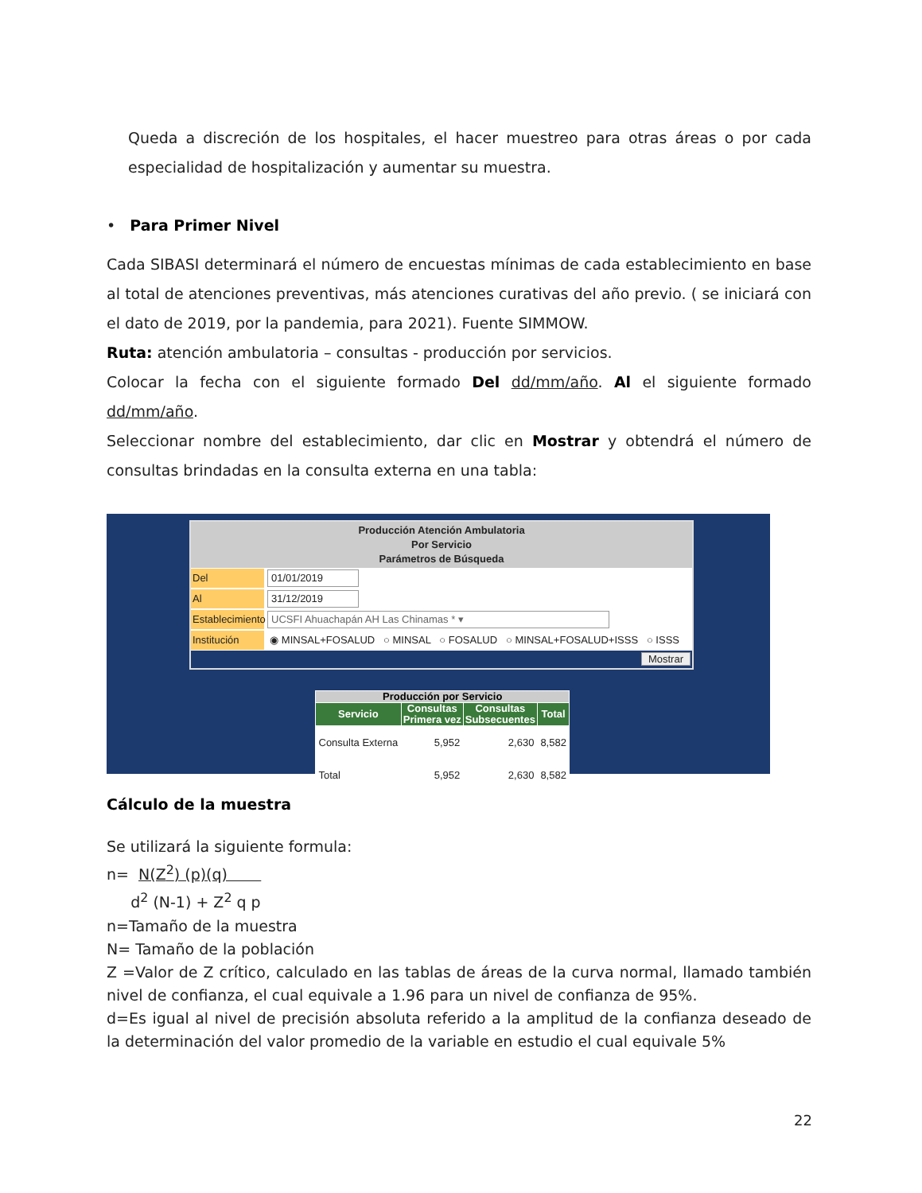Queda a discreción de los hospitales, el hacer muestreo para otras áreas o por cada especialidad de hospitalización y aumentar su muestra.
• Para Primer Nivel
Cada SIBASI determinará el número de encuestas mínimas de cada establecimiento en base al total de atenciones preventivas, más atenciones curativas del año previo. ( se iniciará con el dato de 2019, por la pandemia, para 2021). Fuente SIMMOW.
Ruta: atención ambulatoria – consultas - producción por servicios.
Colocar la fecha con el siguiente formado Del dd/mm/año. Al el siguiente formado dd/mm/año.
Seleccionar nombre del establecimiento, dar clic en Mostrar y obtendrá el número de consultas brindadas en la consulta externa en una tabla:
Producción Atención Ambulatoria
Por Servicio
Parámetros de Búsqueda
Del 01/01/2019
Al 31/12/2019
Establecimiento UCSFI Ahuachapán AH Las Chinamas * ▾
Institución ◉ MINSAL+FOSALUD ○ MINSAL ○ FOSALUD ○ MINSAL+FOSALUD+ISSS ○ ISSS
Mostrar
| Producción por Servicio | | | |
| --- | --- | --- | --- |
| Servicio | Consultas Primera vez | Consultas Subsecuentes | Total |
| Consulta Externa | 5,952 | 2,630 | 8,582 |
| Total | 5,952 | 2,630 | 8,582 |
Cálculo de la muestra
Se utilizará la siguiente formula:
n= N(Z<sup>2</sup>) (p)(q)
d<sup>2</sup> (N-1) + Z<sup>2</sup> q p
n=Tamaño de la muestra
N= Tamaño de la población
Z =Valor de Z crítico, calculado en las tablas de áreas de la curva normal, llamado también nivel de confianza, el cual equivale a 1.96 para un nivel de confianza de 95%.
d=Es igual al nivel de precisión absoluta referido a la amplitud de la confianza deseado de la determinación del valor promedio de la variable en estudio el cual equivale 5%
22